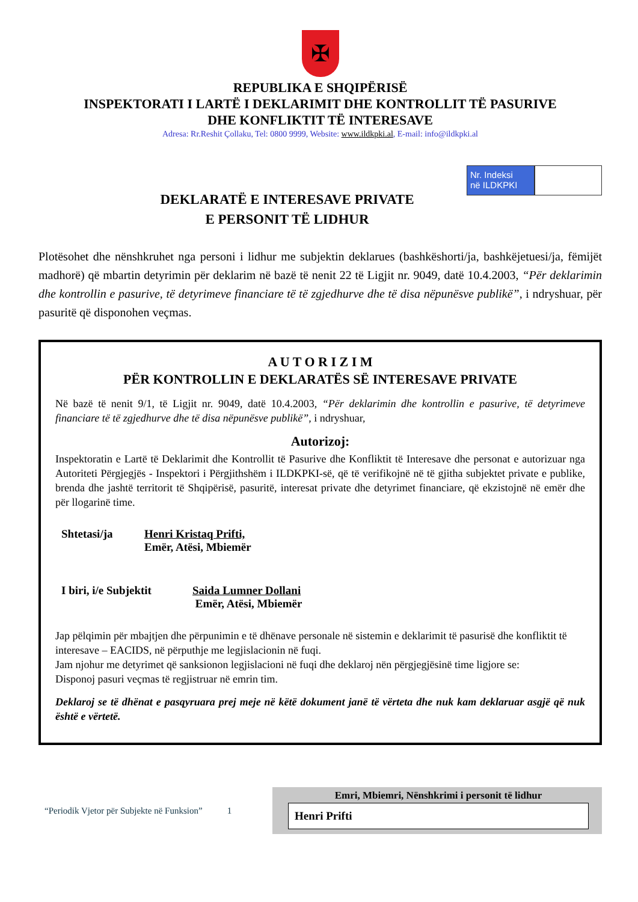✠
REPUBLIKA E SHQIPËRISË
INSPEKTORATI I LARTË I DEKLARIMIT DHE KONTROLLIT TË PASURIVE
DHE KONFLIKTIT TË INTERESAVE
Adresa: Rr.Reshit Çollaku, Tel: 0800 9999, Website: www.ildkpki.al, E-mail: info@ildkpki.al
Nr. Indeksi
në ILDKPKI
DEKLARATË E INTERESAVE PRIVATE
E PERSONIT TË LIDHUR
Plotësohet dhe nënshkruhet nga personi i lidhur me subjektin deklarues (bashkëshorti/ja, bashkëjetuesi/ja, fëmijët madhorë) që mbartin detyrimin për deklarim në bazë të nenit 22 të Ligjit nr. 9049, datë 10.4.2003, “Për deklarimin dhe kontrollin e pasurive, të detyrimeve financiare të të zgjedhurve dhe të disa nëpunësve publikë”, i ndryshuar, për pasuritë që disponohen veçmas.
A U T O R I Z I M
PËR KONTROLLIN E DEKLARATËS SË INTERESAVE PRIVATE
Në bazë të nenit 9/1, të Ligjit nr. 9049, datë 10.4.2003, “Për deklarimin dhe kontrollin e pasurive, të detyrimeve financiare të të zgjedhurve dhe të disa nëpunësve publikë”, i ndryshuar,
Autorizoj:
Inspektoratin e Lartë të Deklarimit dhe Kontrollit të Pasurive dhe Konfliktit të Interesave dhe personat e autorizuar nga Autoriteti Përgjegjës - Inspektori i Përgjithshëm i ILDKPKI-së, që të verifikojnë në të gjitha subjektet private e publike, brenda dhe jashtë territorit të Shqipërisë, pasuritë, interesat private dhe detyrimet financiare, që ekzistojnë në emër dhe për llogarinë time.
Shtetasi/ja Henri Kristaq Prifti,
Emër, Atësi, Mbiemër
I biri, i/e Subjektit
Saida Lumner Dollani
Emër, Atësi, Mbiemër
Jap pëlqimin për mbajtjen dhe përpunimin e të dhënave personale në sistemin e deklarimit të pasurisë dhe konfliktit të interesave – EACIDS, në përputhje me legjislacionin në fuqi.
Jam njohur me detyrimet që sanksionon legjislacioni në fuqi dhe deklaroj nën përgjegjësinë time ligjore se:
Disponoj pasuri veçmas të regjistruar në emrin tim.
Deklaroj se të dhënat e pasqyruara prej meje në këtë dokument janë të vërteta dhe nuk kam deklaruar asgjë që nuk është e vërtetë.
“Periodik Vjetor për Subjekte në Funksion” 1
Emri, Mbiemri, Nënshkrimi i personit të lidhur
Henri Prifti